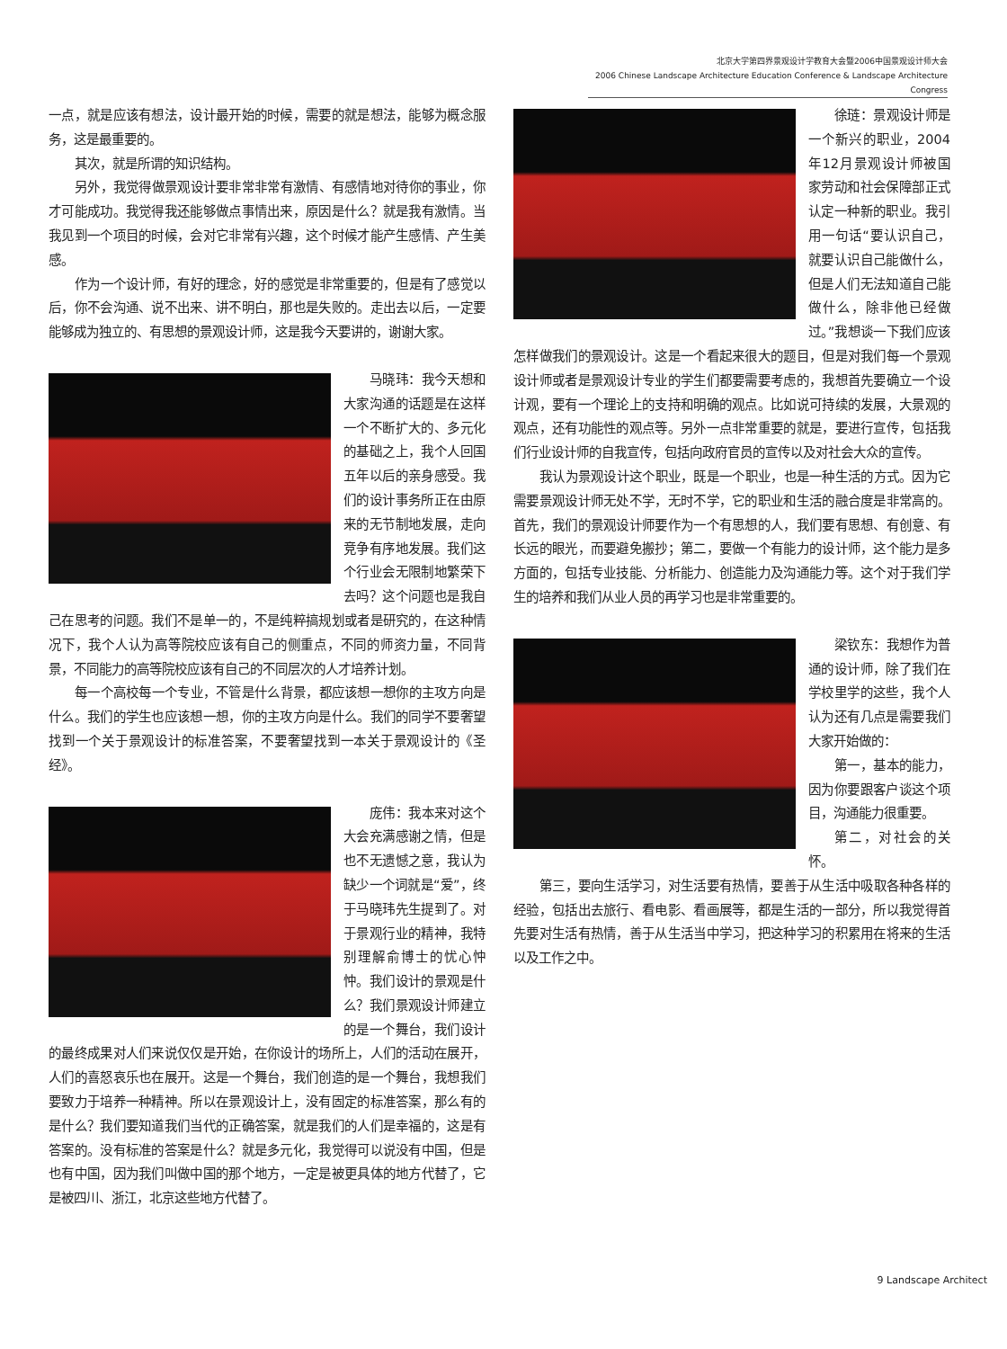北京大学第四界景观设计学教育大会暨2006中国景观设计师大会
2006 Chinese Landscape Architecture Education Conference & Landscape Architecture Congress
一点，就是应该有想法，设计最开始的时候，需要的就是想法，能够为概念服务，这是最重要的。
其次，就是所谓的知识结构。
另外，我觉得做景观设计要非常非常有激情、有感情地对待你的事业，你才可能成功。我觉得我还能够做点事情出来，原因是什么？就是我有激情。当我见到一个项目的时候，会对它非常有兴趣，这个时候才能产生感情、产生美感。
作为一个设计师，有好的理念，好的感觉是非常重要的，但是有了感觉以后，你不会沟通、说不出来、讲不明白，那也是失败的。走出去以后，一定要能够成为独立的、有思想的景观设计师，这是我今天要讲的，谢谢大家。
马晓玮：我今天想和大家沟通的话题是在这样一个不断扩大的、多元化的基础之上，我个人回国五年以后的亲身感受。我们的设计事务所正在由原来的无节制地发展，走向竞争有序地发展。我们这个行业会无限制地繁荣下去吗？这个问题也是我自己在思考的问题。我们不是单一的，不是纯粹搞规划或者是研究的，在这种情况下，我个人认为高等院校应该有自己的侧重点，不同的师资力量，不同背景，不同能力的高等院校应该有自己的不同层次的人才培养计划。
每一个高校每一个专业，不管是什么背景，都应该想一想你的主攻方向是什么。我们的学生也应该想一想，你的主攻方向是什么。我们的同学不要奢望找到一个关于景观设计的标准答案，不要奢望找到一本关于景观设计的《圣经》。
庞伟：我本来对这个大会充满感谢之情，但是也不无遗憾之意，我认为缺少一个词就是“爱”，终于马晓玮先生提到了。对于景观行业的精神，我特别理解俞博士的忧心忡忡。我们设计的景观是什么？我们景观设计师建立的是一个舞台，我们设计的最终成果对人们来说仅仅是开始，在你设计的场所上，人们的活动在展开，人们的喜怒哀乐也在展开。这是一个舞台，我们创造的是一个舞台，我想我们要致力于培养一种精神。所以在景观设计上，没有固定的标准答案，那么有的是什么？我们要知道我们当代的正确答案，就是我们的人们是幸福的，这是有答案的。没有标准的答案是什么？就是多元化，我觉得可以说没有中国，但是也有中国，因为我们叫做中国的那个地方，一定是被更具体的地方代替了，它是被四川、浙江，北京这些地方代替了。
徐琏：景观设计师是一个新兴的职业，2004年12月景观设计师被国家劳动和社会保障部正式认定一种新的职业。我引用一句话“要认识自己，就要认识自己能做什么，但是人们无法知道自己能做什么，除非他已经做过。”我想谈一下我们应该怎样做我们的景观设计。这是一个看起来很大的题目，但是对我们每一个景观设计师或者是景观设计专业的学生们都要需要考虑的，我想首先要确立一个设计观，要有一个理论上的支持和明确的观点。比如说可持续的发展，大景观的观点，还有功能性的观点等。另外一点非常重要的就是，要进行宣传，包括我们行业设计师的自我宣传，包括向政府官员的宣传以及对社会大众的宣传。
我认为景观设计这个职业，既是一个职业，也是一种生活的方式。因为它需要景观设计师无处不学，无时不学，它的职业和生活的融合度是非常高的。首先，我们的景观设计师要作为一个有思想的人，我们要有思想、有创意、有长远的眼光，而要避免搬抄；第二，要做一个有能力的设计师，这个能力是多方面的，包括专业技能、分析能力、创造能力及沟通能力等。这个对于我们学生的培养和我们从业人员的再学习也是非常重要的。
梁钦东：我想作为普通的设计师，除了我们在学校里学的这些，我个人认为还有几点是需要我们大家开始做的：
第一，基本的能力，因为你要跟客户谈这个项目，沟通能力很重要。
第二，对社会的关怀。
第三，要向生活学习，对生活要有热情，要善于从生活中吸取各种各样的经验，包括出去旅行、看电影、看画展等，都是生活的一部分，所以我觉得首先要对生活有热情，善于从生活当中学习，把这种学习的积累用在将来的生活以及工作之中。
9 Landscape Architect